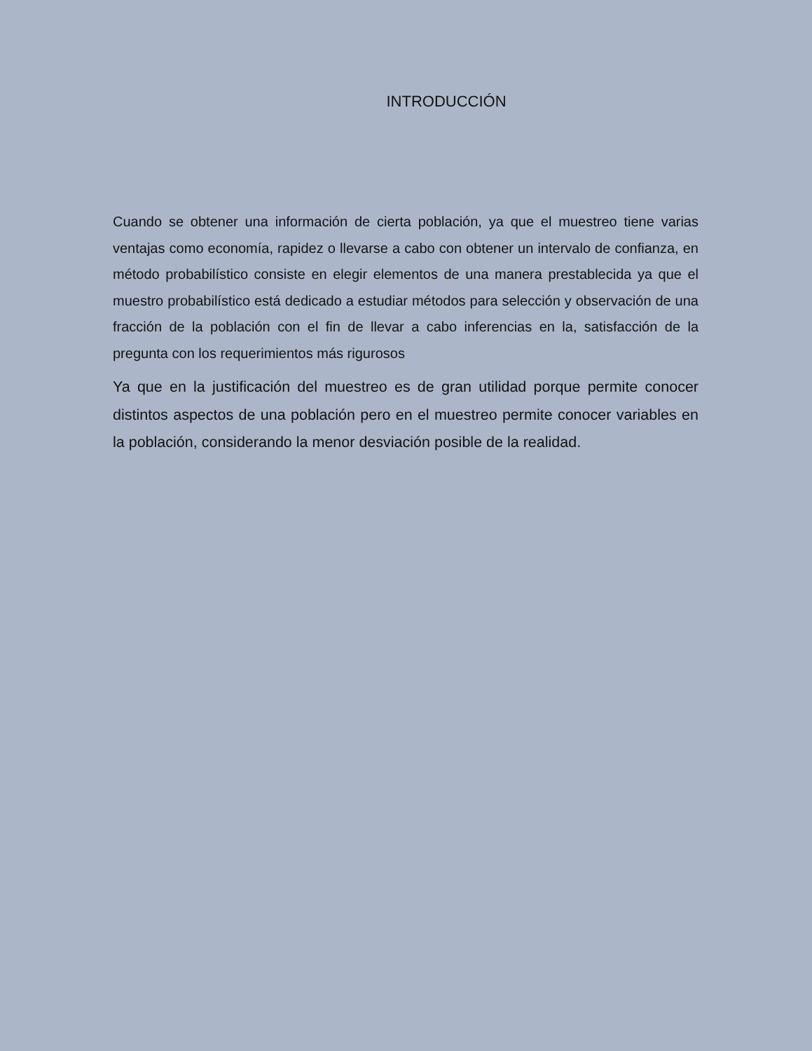INTRODUCCIÓN
Cuando se obtener una información de cierta población, ya que el muestreo tiene varias ventajas como economía, rapidez o llevarse a cabo con obtener un intervalo de confianza, en método probabilístico consiste en elegir elementos de una manera prestablecida ya que el muestro probabilístico está dedicado a estudiar métodos para selección y observación de una fracción de la población con el fin de llevar a cabo inferencias en la, satisfacción de la pregunta con los requerimientos más rigurosos
Ya que en la justificación del muestreo es de gran utilidad porque permite conocer distintos aspectos de una población pero en el muestreo permite conocer variables en la población, considerando la menor desviación posible de la realidad.